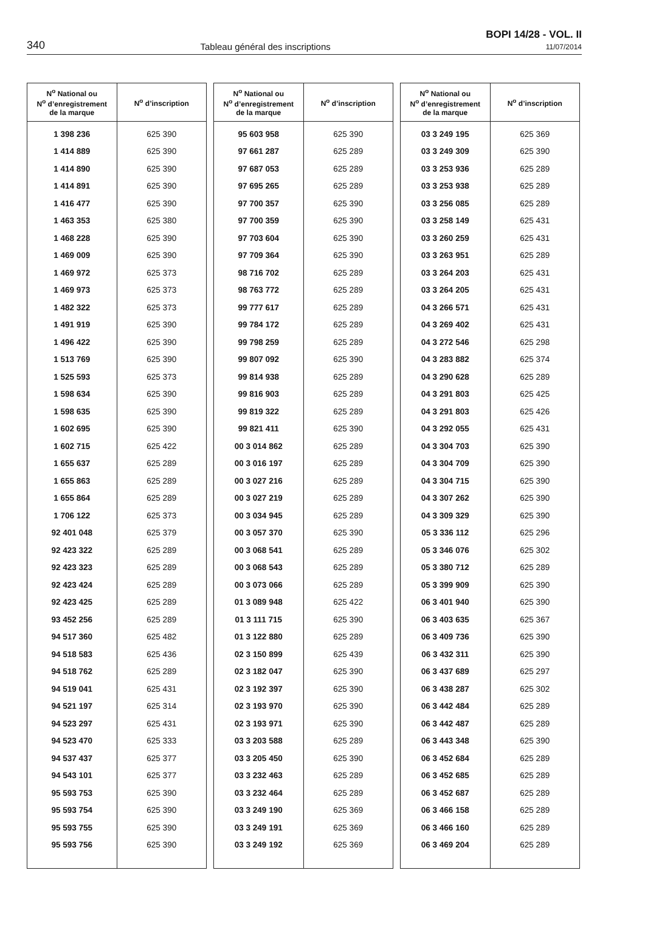340 Tableau général des inscriptions
BOPI 14/28 - VOL. II
11/07/2014
| N<sup>o</sup> National ou N<sup>o</sup> d’enregistrement de la marque | N<sup>o</sup> d’inscription |
| --- | --- |
| 1 398 236 | 625 390 |
| 1 414 889 | 625 390 |
| 1 414 890 | 625 390 |
| 1 414 891 | 625 390 |
| 1 416 477 | 625 390 |
| 1 463 353 | 625 380 |
| 1 468 228 | 625 390 |
| 1 469 009 | 625 390 |
| 1 469 972 | 625 373 |
| 1 469 973 | 625 373 |
| 1 482 322 | 625 373 |
| 1 491 919 | 625 390 |
| 1 496 422 | 625 390 |
| 1 513 769 | 625 390 |
| 1 525 593 | 625 373 |
| 1 598 634 | 625 390 |
| 1 598 635 | 625 390 |
| 1 602 695 | 625 390 |
| 1 602 715 | 625 422 |
| 1 655 637 | 625 289 |
| 1 655 863 | 625 289 |
| 1 655 864 | 625 289 |
| 1 706 122 | 625 373 |
| 92 401 048 | 625 379 |
| 92 423 322 | 625 289 |
| 92 423 323 | 625 289 |
| 92 423 424 | 625 289 |
| 92 423 425 | 625 289 |
| 93 452 256 | 625 289 |
| 94 517 360 | 625 482 |
| 94 518 583 | 625 436 |
| 94 518 762 | 625 289 |
| 94 519 041 | 625 431 |
| 94 521 197 | 625 314 |
| 94 523 297 | 625 431 |
| 94 523 470 | 625 333 |
| 94 537 437 | 625 377 |
| 94 543 101 | 625 377 |
| 95 593 753 | 625 390 |
| 95 593 754 | 625 390 |
| 95 593 755 | 625 390 |
| 95 593 756 | 625 390 |
| N<sup>o</sup> National ou N<sup>o</sup> d’enregistrement de la marque | N<sup>o</sup> d’inscription |
| --- | --- |
| 95 603 958 | 625 390 |
| 97 661 287 | 625 289 |
| 97 687 053 | 625 289 |
| 97 695 265 | 625 289 |
| 97 700 357 | 625 390 |
| 97 700 359 | 625 390 |
| 97 703 604 | 625 390 |
| 97 709 364 | 625 390 |
| 98 716 702 | 625 289 |
| 98 763 772 | 625 289 |
| 99 777 617 | 625 289 |
| 99 784 172 | 625 289 |
| 99 798 259 | 625 289 |
| 99 807 092 | 625 390 |
| 99 814 938 | 625 289 |
| 99 816 903 | 625 289 |
| 99 819 322 | 625 289 |
| 99 821 411 | 625 390 |
| 00 3 014 862 | 625 289 |
| 00 3 016 197 | 625 289 |
| 00 3 027 216 | 625 289 |
| 00 3 027 219 | 625 289 |
| 00 3 034 945 | 625 289 |
| 00 3 057 370 | 625 390 |
| 00 3 068 541 | 625 289 |
| 00 3 068 543 | 625 289 |
| 00 3 073 066 | 625 289 |
| 01 3 089 948 | 625 422 |
| 01 3 111 715 | 625 390 |
| 01 3 122 880 | 625 289 |
| 02 3 150 899 | 625 439 |
| 02 3 182 047 | 625 390 |
| 02 3 192 397 | 625 390 |
| 02 3 193 970 | 625 390 |
| 02 3 193 971 | 625 390 |
| 03 3 203 588 | 625 289 |
| 03 3 205 450 | 625 390 |
| 03 3 232 463 | 625 289 |
| 03 3 232 464 | 625 289 |
| 03 3 249 190 | 625 369 |
| 03 3 249 191 | 625 369 |
| 03 3 249 192 | 625 369 |
| N<sup>o</sup> National ou N<sup>o</sup> d’enregistrement de la marque | N<sup>o</sup> d’inscription |
| --- | --- |
| 03 3 249 195 | 625 369 |
| 03 3 249 309 | 625 390 |
| 03 3 253 936 | 625 289 |
| 03 3 253 938 | 625 289 |
| 03 3 256 085 | 625 289 |
| 03 3 258 149 | 625 431 |
| 03 3 260 259 | 625 431 |
| 03 3 263 951 | 625 289 |
| 03 3 264 203 | 625 431 |
| 03 3 264 205 | 625 431 |
| 04 3 266 571 | 625 431 |
| 04 3 269 402 | 625 431 |
| 04 3 272 546 | 625 298 |
| 04 3 283 882 | 625 374 |
| 04 3 290 628 | 625 289 |
| 04 3 291 803 | 625 425 |
| 04 3 291 803 | 625 426 |
| 04 3 292 055 | 625 431 |
| 04 3 304 703 | 625 390 |
| 04 3 304 709 | 625 390 |
| 04 3 304 715 | 625 390 |
| 04 3 307 262 | 625 390 |
| 04 3 309 329 | 625 390 |
| 05 3 336 112 | 625 296 |
| 05 3 346 076 | 625 302 |
| 05 3 380 712 | 625 289 |
| 05 3 399 909 | 625 390 |
| 06 3 401 940 | 625 390 |
| 06 3 403 635 | 625 367 |
| 06 3 409 736 | 625 390 |
| 06 3 432 311 | 625 390 |
| 06 3 437 689 | 625 297 |
| 06 3 438 287 | 625 302 |
| 06 3 442 484 | 625 289 |
| 06 3 442 487 | 625 289 |
| 06 3 443 348 | 625 390 |
| 06 3 452 684 | 625 289 |
| 06 3 452 685 | 625 289 |
| 06 3 452 687 | 625 289 |
| 06 3 466 158 | 625 289 |
| 06 3 466 160 | 625 289 |
| 06 3 469 204 | 625 289 |